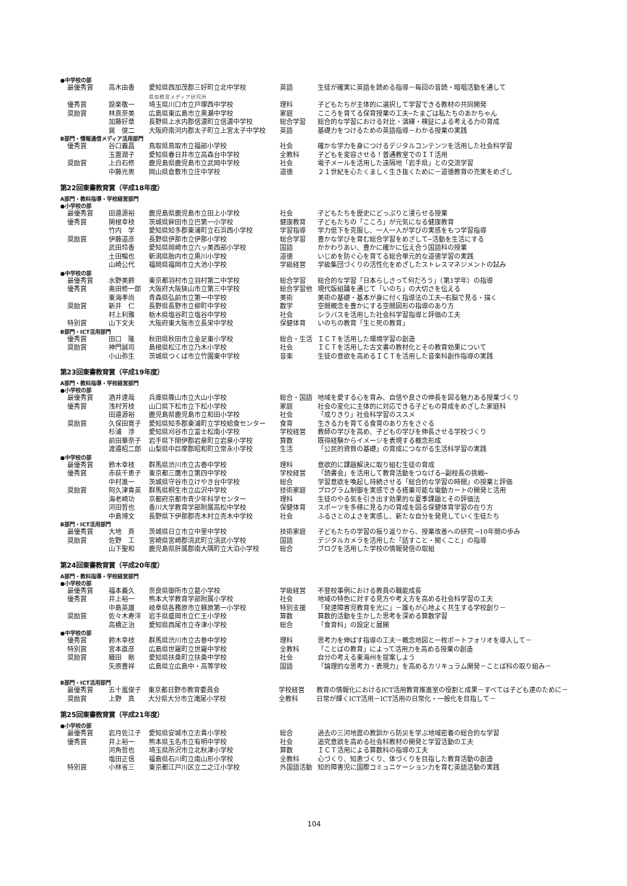●中学校の部
| 最優秀賞 | 高木由香 | 愛知県西加茂郡三好町立北中学校 県南教育メディア研究所 | 英語 | 生徒が確実に英語を読める指導－毎回の音読・暗唱活動を通して |
| 優秀賞 | 設楽敬一 | 埼玉県川口市立戸塚西中学校 | 理科 | 子どもたちが主体的に選択して学習できる教材の共同開発 |
| 奨励賞 | 林真奈美 | 広島県東広島市立黒瀬中学校 | 家庭 | こころを育てる保育授業の工夫─たまごは私たちのあかちゃん |
| | 加藤好章 | 長野県上水内郡信濃町立信濃中学校 | 総合学習 | 総合的な学習における対比・演繹・検証による考える力の育成 |
| | 巽 俊二 | 大阪府南河内郡太子町立上宮太子中学校 | 英語 | 基礎力をつけるための英語指導－わかる授業の実践 |
B部門・情報通信メディア活用部門
| 優秀賞 | 谷口義昌 | 鳥取県鳥取市立福部小学校 | 社会 | 確かな学力を身につけるデジタルコンテンツを活用した社会科学習 |
| | 玉置潤子 | 愛知県春日井市立高森台中学校 | 全教科 | 子どもを変容させる！普通教室でのＩＴ活用 |
| 奨励賞 | 上白石修 | 鹿児島県鹿児島市立武岡中学校 | 社会 | 電子メールを活用した遠隔地「岩手県」との交流学習 |
| | 中藤光男 | 岡山県倉敷市立庄中学校 | 道徳 | ２１世紀を心たくましく生き抜くために－道徳教育の充実をめざし |
第22回東書教育賞（平成18年度）
A部門・教科指導・学校経営部門
●小学校の部
| 最優秀賞 | 田邉源裕 | 鹿児島県鹿児島市立田上小学校 | 社会 | 子どもたちを歴史にどっぷりと浸らせる授業 |
| 優秀賞 | 関根幸枝 | 茨城県鉾田市立巴第一小学校 | 健康教育 | 子どもたちの「こころ」が元気になる健康教育 |
| | 竹内 学 | 愛知県知多郡東浦町立石浜西小学校 | 学習指導 | 学力低下を克服し、一人一人が学びの実感をもつ学習指導 |
| 奨励賞 | 伊藤道彦 | 長野県伊那市立伊那小学校 | 総合学習 | 豊かな学びを育む総合学習をめざして─活動を生活にする |
| | 武田玲香 | 愛知県岡崎市立六ッ美西部小学校 | 国語 | かかわりあい、豊かに確かに伝え合う国語科の授業 |
| | 土田暢也 | 新潟県胎内市立黒川小学校 | 道徳 | いじめを防ぐ心を育てる総合単元的な道徳学習の実践 |
| | 山崎公代 | 福岡県福岡市立大池小学校 | 学級経営 | 学級集団づくりの活性化をめざしたストレスマネジメントの試み |
●中学校の部
| 最優秀賞 | 水野美鈴 | 東京都羽村市立羽村第二中学校 | 総合学習 | 総合的な学習「日本らしさって何だろう」（第1学年）の指導 |
| 優秀賞 | 奥田修一郎 | 大阪府大阪狭山市立第三中学校 | 総合学習他 | 現代版組踊を通じて「いのち」の大切さを伝える |
| | 東海孝尚 | 青森県弘前市立第一中学校 | 美術 | 美術の基礎・基本が身に付く指導法の工夫─右脳で見る・描く |
| 奨励賞 | 新井 仁 | 長野県長野市立柳町中学校 | 数学 | 空間概念を豊かにする空間図形の指導のあり方 |
| | 村上利雅 | 栃木県塩谷町立塩谷中学校 | 社会 | シラバスを活用した社会科学習指導と評価の工夫 |
| 特別賞 | 山下文夫 | 大阪府東大阪市立長栄中学校 | 保健体育 | いのちの教育「生と死の教育」 |
B部門・ICT活用部門
| 優秀賞 | 田口 隆 | 秋田県秋田市立金足東小学校 | 総合・生活 | ＩＣＴを活用した環境学習の創造 |
| 奨励賞 | 神門誠司 | 島根県松江市立乃木小学校 | 社会 | ＩＣＴを活用した古文書の教材化とその教育効果について |
| | 小山弥生 | 茨城県つくば市立竹園東中学校 | 音楽 | 生徒の意欲を高めるＩＣＴを活用した音楽科創作指導の実践 |
第23回東書教育賞（平成19年度）
A部門・教科指導・学校経営部門
●小学校の部
| 最優秀賞 | 酒井達哉 | 兵庫県篠山市立大山小学校 | 総合・国語 | 地域を愛する心を育み、自信や良さの伸長を図る魅力ある授業づくり |
| 優秀賞 | 浅村芳枝 | 山口県下松市立下松小学校 | 家庭 | 社会の変化に主体的に対応できる子どもの育成をめざした家庭科 |
| | 田邉源裕 | 鹿児島県鹿児島市立和田小学校 | 社会 | 「成りきり」社会科学習のススメ |
| 奨励賞 | 久保田寛子 | 愛知県知多郡東浦町立学校給食センター | 食育 | 生きる力を育てる食育のあり方をさぐる |
| | 杉浦 渉 | 愛知県刈谷市立富士松南小学校 | 学校経営 | 教師の学びを高め、子どもの学びを伸長させる学校づくり |
| | 前田華奈子 | 岩手県下閉伊郡岩泉町立岩泉小学校 | 算数 | 既得経験からイメージを表現する概念形成 |
| | 渡邉昭二郎 | 山梨県中巨摩郡昭和町立常永小学校 | 生活 | 「公民的資質の基礎」の育成につながる生活科学習の実践 |
●中学校の部
| 最優秀賞 | 鈴木幸枝 | 群馬県渋川市立古巻中学校 | 理科 | 意欲的に課題解決に取り組む生徒の育成 |
| 優秀賞 | 赤荻千恵子 | 東京都三鷹市立第四中学校 | 学校経営 | 「読書会」を活用して教育活動をつなげる─副校長の挑戦─ |
| | 中村進一 | 茨城県守谷市立けやき台中学校 | 総合 | 学習意欲を喚起し持続させる「総合的な学習の時間」の授業と評価 |
| 奨励賞 | 阿久津貴英 | 群馬県桐生市立広沢中学校 | 技術家庭 | プログラム制御を実感できる搭乗可能な電動カートの開発と活用 |
| | 海老崎功 | 京都府京都市青少年科学センター | 理科 | 生徒のやる気を引き出す効果的な夏季課題とその評価法 |
| | 河田哲也 | 香川大学教育学部附属高松中学校 | 保健体育 | スポーツを多様に見る力の育成を図る保健体育学習の在り方 |
| | 中島博文 | 長野県下伊那郡売木村立売木中学校 | 社会 | ふるさとのよさを実感し、新たな自分を発見していく生徒たち |
B部門・ICT活用部門
| 最優秀賞 | 大地 斉 | 茨城県日立市立中里中学校 | 技術家庭 | 子どもたちの学習の振り返りから、授業改善への研究 ─10年間の歩み |
| 奨励賞 | 佐野 工 | 宮崎県宮崎郡清武町立清武小学校 | 国語 | デジタルカメラを活用した「話すこと・聞くこと」の指導 |
| | 山下聖和 | 鹿児島県肝属郡南大隅町立大泊小学校 | 総合 | ブログを活用した学校の情報発信の取組 |
第24回東書教育賞（平成20年度）
A部門・教科指導・学校経営部門
●小学校の部
| 最優秀賞 | 福本義久 | 奈良県御所市立葛小学校 | 学級経営 | 不登校事例における教員の職能成長 |
| 優秀賞 | 井上裕一 | 熊本大学教育学部附属小学校 | 社会 | 地域の特色に対する見方や考え方を高める社会科学習の工夫 |
| | 中島英雄 | 岐阜県各務原市立蘇原第一小学校 | 特別支援 | 「発達障害児教育を光に」－誰もが心地よく共生する学校創り－ |
| 奨励賞 | 佐々木寿洋 | 岩手県盛岡市立仁王小学校 | 算数 | 算数的活動を生かした思考を深める算数学習 |
| | 高橋正治 | 愛知県西尾市立寺津小学校 | 総合 | 「食育科」の設定と展開 |
●中学校の部
| 優秀賞 | 鈴木幸枝 | 群馬県渋川市立古巻中学校 | 理科 | 思考力を伸ばす指導の工夫－概念地図と一枚ポートフォリオを導入して－ |
| 特別賞 | 宮本直彦 | 広島県世羅町立世羅中学校 | 全教科 | 「ことばの教育」によって活用力を高める授業の創造 |
| 奨励賞 | 織田 剛 | 愛知県扶桑町立扶桑中学校 | 社会 | 自分の考える東海州を提案しよう |
| | 矢原豊祥 | 広島県立広島中・高等学校 | 国語 | 「論理的な思考力・表現力」を高めるカリキュラム開発－ことば科の取り組み－ |
B部門・ICT活用部門
| 最優秀賞 | 五十嵐俊子 | 東京都日野市教育委員会 | 学校経営 | 教育の情報化におけるICT活用教育推進室の役割と成果－すべては子ども達のために－ |
| 奨励賞 | 上野 真 | 大分県大分市立滝尾小学校 | 全教科 | 日常が輝くICT活用－ICT活用の日常化・一般化を目指して－ |
第25回東書教育賞（平成21年度）
●小学校の部
| 最優秀賞 | 岩月佐江子 | 愛知県安城市立志貴小学校 | 総合 | 過去の三河地震の教訓から防災を学ぶ地域密着の総合的な学習 |
| 優秀賞 | 井上裕一 | 熊本県玉名市立有明中学校 | 社会 | 追究意欲を高める社会科教材の開発と学習活動の工夫 |
| | 河角哲也 | 埼玉県所沢市立北秋津小学校 | 算数 | ＩＣＴ活用による算数科の指導の工夫 |
| | 塩田正信 | 福島県石川町立南山形小学校 | 全教科 | 心づくり、知恵づくり、体づくりを目指した教育活動の創造 |
| 特別賞 | 小林省三 | 東京都江戸川区立二之江小学校 | 外国語活動 | 知的障害児に国際コミュニケーション力を育む英語活動の実践 |
104